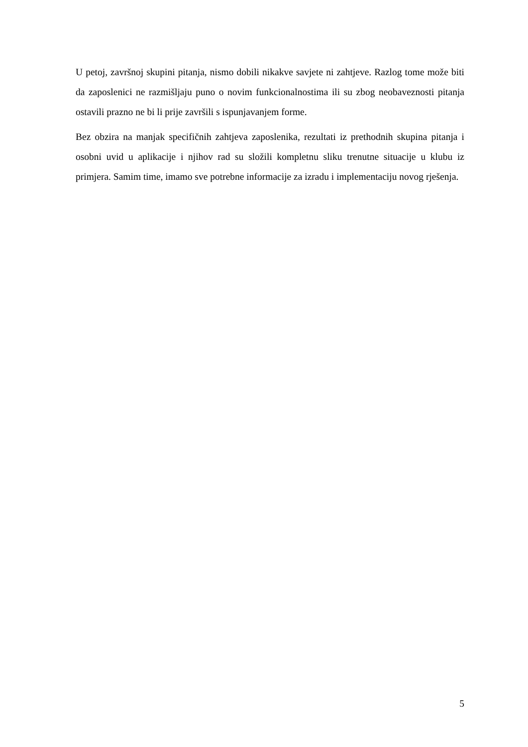U petoj, završnoj skupini pitanja, nismo dobili nikakve savjete ni zahtjeve. Razlog tome može biti da zaposlenici ne razmišljaju puno o novim funkcionalnostima ili su zbog neobaveznosti pitanja ostavili prazno ne bi li prije završili s ispunjavanjem forme.
Bez obzira na manjak specifičnih zahtjeva zaposlenika, rezultati iz prethodnih skupina pitanja i osobni uvid u aplikacije i njihov rad su složili kompletnu sliku trenutne situacije u klubu iz primjera. Samim time, imamo sve potrebne informacije za izradu i implementaciju novog rješenja.
5